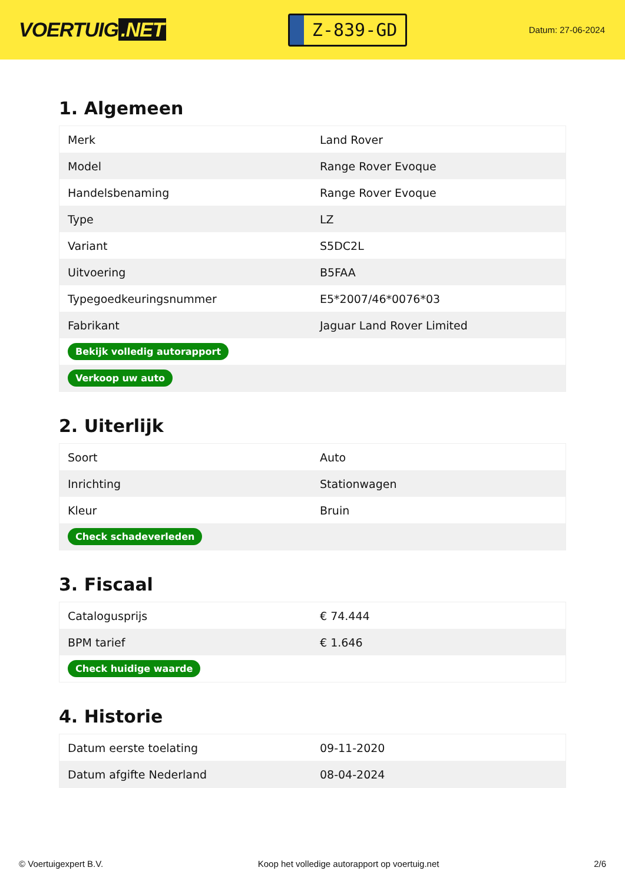VOERTUIG.NET
Z-839-GD
Datum: 27-06-2024
1. Algemeen
| Merk | Land Rover |
| Model | Range Rover Evoque |
| Handelsbenaming | Range Rover Evoque |
| Type | LZ |
| Variant | S5DC2L |
| Uitvoering | B5FAA |
| Typegoedkeuringsnummer | E5*2007/46*0076*03 |
| Fabrikant | Jaguar Land Rover Limited |
| Bekijk volledig autorapport | |
| Verkoop uw auto | |
2. Uiterlijk
| Soort | Auto |
| Inrichting | Stationwagen |
| Kleur | Bruin |
| Check schadeverleden | |
3. Fiscaal
| Catalogusprijs | € 74.444 |
| BPM tarief | € 1.646 |
| Check huidige waarde | |
4. Historie
| Datum eerste toelating | 09-11-2020 |
| Datum afgifte Nederland | 08-04-2024 |
© Voertuigexpert B.V. Koop het volledige autorapport op voertuig.net 2/6